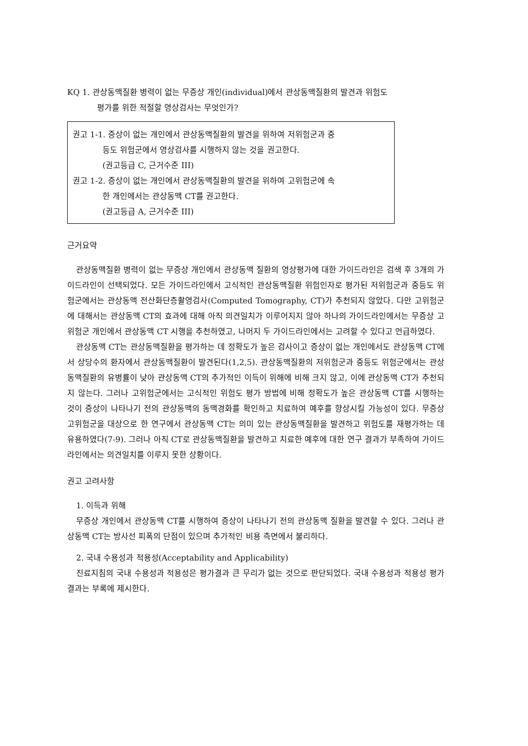KQ 1. 관상동맥질환 병력이 없는 무증상 개인(individual)에서 관상동맥질환의 발견과 위험도
평가를 위한 적절할 영상검사는 무엇인가?
권고 1-1. 증상이 없는 개인에서 관상동맥질환의 발견을 위하여 저위험군과 중
등도 위험군에서 영상검사를 시행하지 않는 것을 권고한다.
(권고등급 C, 근거수준 III)
권고 1-2. 증상이 없는 개인에서 관상동맥질환의 발견을 위하여 고위험군에 속
한 개인에서는 관상동맥 CT를 권고한다.
(권고등급 A, 근거수준 III)
근거요약
관상동맥질환 병력이 없는 무증상 개인에서 관상동맥 질환의 영상평가에 대한 가이드라인은 검색 후 3개의 가이드라인이 선택되었다. 모든 가이드라인에서 고식적인 관상동맥질환 위험인자로 평가된 저위험군과 중등도 위험군에서는 관상동맥 전산화단층촬영검사(Computed Tomography, CT)가 추천되지 않았다. 다만 고위험군에 대해서는 관상동맥 CT의 효과에 대해 아직 의견일치가 이루어지지 않아 하나의 가이드라인에서는 무증상 고위험군 개인에서 관상동맥 CT 시행을 추천하였고, 나머지 두 가이드라인에서는 고려할 수 있다고 언급하였다.
관상동맥 CT는 관상동맥질환을 평가하는 데 정확도가 높은 검사이고 증상이 없는 개인에서도 관상동맥 CT에서 상당수의 환자에서 관상동맥질환이 발견된다(1,2,5). 관상동맥질환의 저위험군과 중등도 위험군에서는 관상동맥질환의 유병률이 낮아 관상동맥 CT의 추가적인 이득이 위해에 비해 크지 않고, 이에 관상동맥 CT가 추천되지 않는다. 그러나 고위험군에서는 고식적인 위험도 평가 방법에 비해 정확도가 높은 관상동맥 CT를 시행하는 것이 증상이 나타나기 전의 관상동맥의 동맥경화를 확인하고 치료하여 예후를 향상시킬 가능성이 있다. 무증상 고위험군을 대상으로 한 연구에서 관상동맥 CT는 의미 있는 관상동맥질환을 발견하고 위험도를 재평가하는 데 유용하였다(7-9). 그러나 아직 CT로 관상동맥질환을 발견하고 치료한 예후에 대한 연구 결과가 부족하여 가이드라인에서는 의견일치를 이루지 못한 상황이다.
권고 고려사항
1. 이득과 위해
무증상 개인에서 관상동맥 CT를 시행하여 증상이 나타나기 전의 관상동맥 질환을 발견할 수 있다. 그러나 관상동맥 CT는 방사선 피폭의 단점이 있으며 추가적인 비용 측면에서 불리하다.
2. 국내 수용성과 적용성(Acceptability and Applicability)
진료지침의 국내 수용성과 적용성은 평가결과 큰 무리가 없는 것으로 판단되었다. 국내 수용성과 적용성 평가결과는 부록에 제시한다.